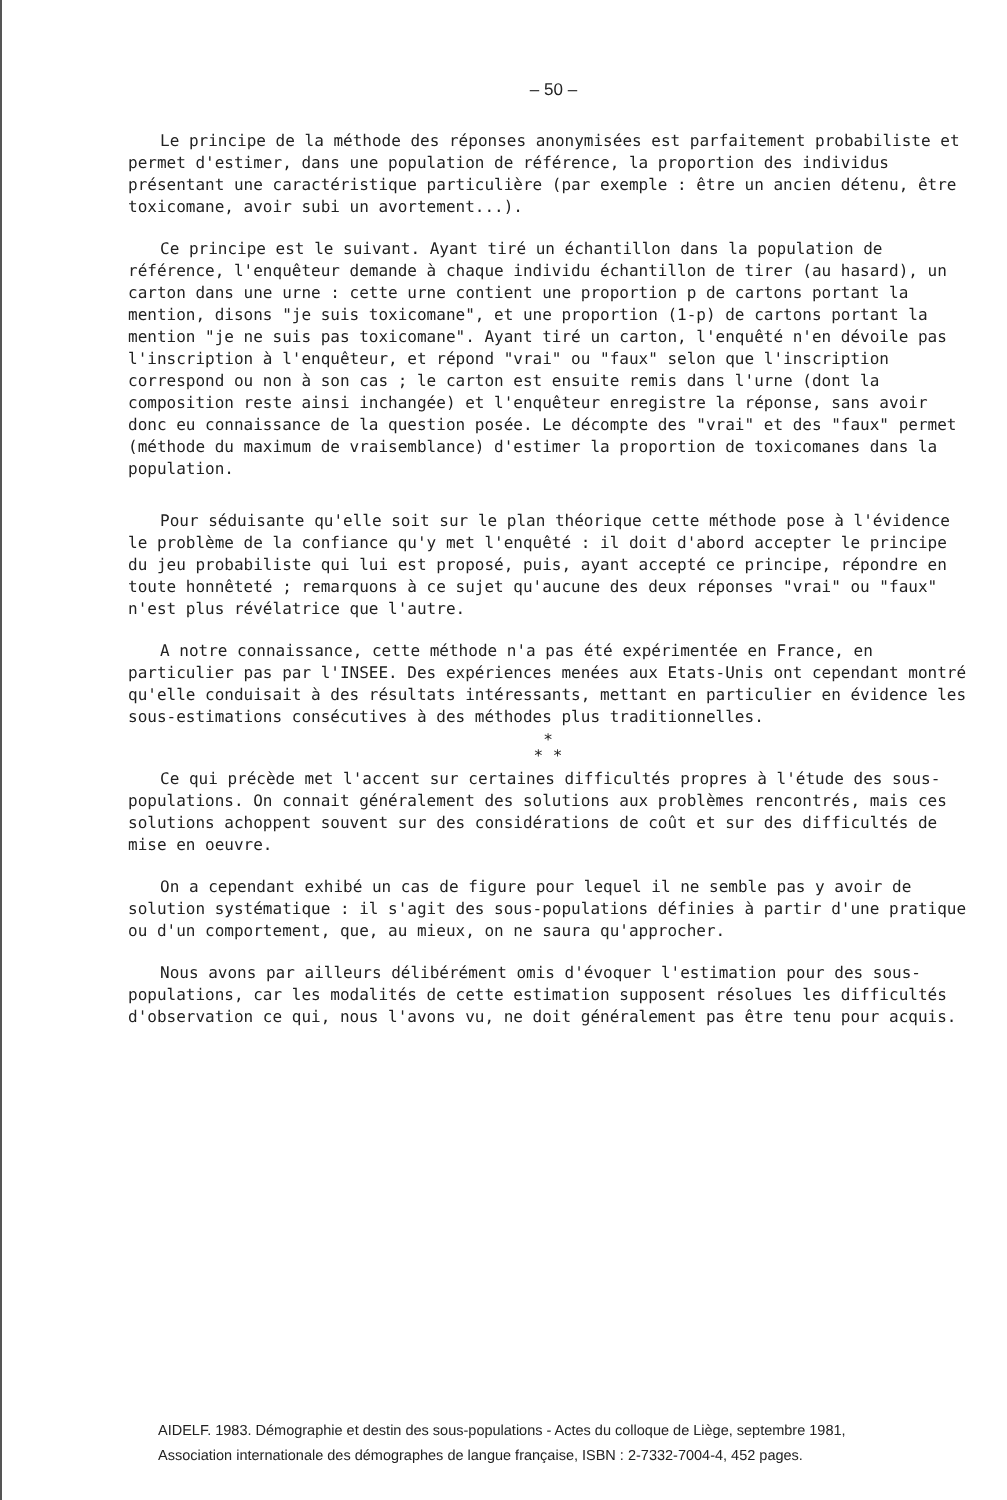– 50 –
Le principe de la méthode des réponses anonymisées est parfaitement probabiliste et permet d'estimer, dans une population de référence, la proportion des individus présentant une caractéristique particulière (par exemple : être un ancien détenu, être toxicomane, avoir subi un avortement...).
Ce principe est le suivant. Ayant tiré un échantillon dans la population de référence, l'enquêteur demande à chaque individu échantillon de tirer (au hasard), un carton dans une urne : cette urne contient une proportion p de cartons portant la mention, disons "je suis toxicomane", et une proportion (1-p) de cartons portant la mention "je ne suis pas toxicomane". Ayant tiré un carton, l'enquêté n'en dévoile pas l'inscription à l'enquêteur, et répond "vrai" ou "faux" selon que l'inscription correspond ou non à son cas ; le carton est ensuite remis dans l'urne (dont la composition reste ainsi inchangée) et l'enquêteur enregistre la réponse, sans avoir donc eu connaissance de la question posée. Le décompte des "vrai" et des "faux" permet (méthode du maximum de vraisemblance) d'estimer la proportion de toxicomanes dans la population.
Pour séduisante qu'elle soit sur le plan théorique cette méthode pose à l'évidence le problème de la confiance qu'y met l'enquêté : il doit d'abord accepter le principe du jeu probabiliste qui lui est proposé, puis, ayant accepté ce principe, répondre en toute honnêteté ; remarquons à ce sujet qu'aucune des deux réponses "vrai" ou "faux" n'est plus révélatrice que l'autre.
A notre connaissance, cette méthode n'a pas été expérimentée en France, en particulier pas par l'INSEE. Des expériences menées aux Etats-Unis ont cependant montré qu'elle conduisait à des résultats intéressants, mettant en particulier en évidence les sous-estimations consécutives à des méthodes plus traditionnelles.
*
* *
Ce qui précède met l'accent sur certaines difficultés propres à l'étude des sous-populations. On connait généralement des solutions aux problèmes rencontrés, mais ces solutions achoppent souvent sur des considérations de coût et sur des difficultés de mise en oeuvre.
On a cependant exhibé un cas de figure pour lequel il ne semble pas y avoir de solution systématique : il s'agit des sous-populations définies à partir d'une pratique ou d'un comportement, que, au mieux, on ne saura qu'approcher.
Nous avons par ailleurs délibérément omis d'évoquer l'estimation pour des sous-populations, car les modalités de cette estimation supposent résolues les difficultés d'observation ce qui, nous l'avons vu, ne doit généralement pas être tenu pour acquis.
AIDELF. 1983. Démographie et destin des sous-populations - Actes du colloque de Liège, septembre 1981,
Association internationale des démographes de langue française, ISBN : 2-7332-7004-4, 452 pages.